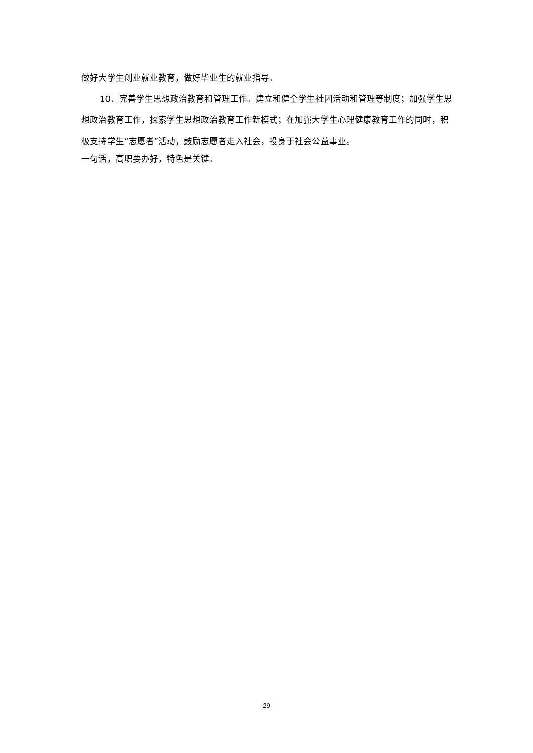做好大学生创业就业教育，做好毕业生的就业指导。
10．完善学生思想政治教育和管理工作。建立和健全学生社团活动和管理等制度；加强学生思想政治教育工作，探索学生思想政治教育工作新模式；在加强大学生心理健康教育工作的同时，积极支持学生“志愿者”活动，鼓励志愿者走入社会，投身于社会公益事业。
一句话，高职要办好，特色是关键。
29